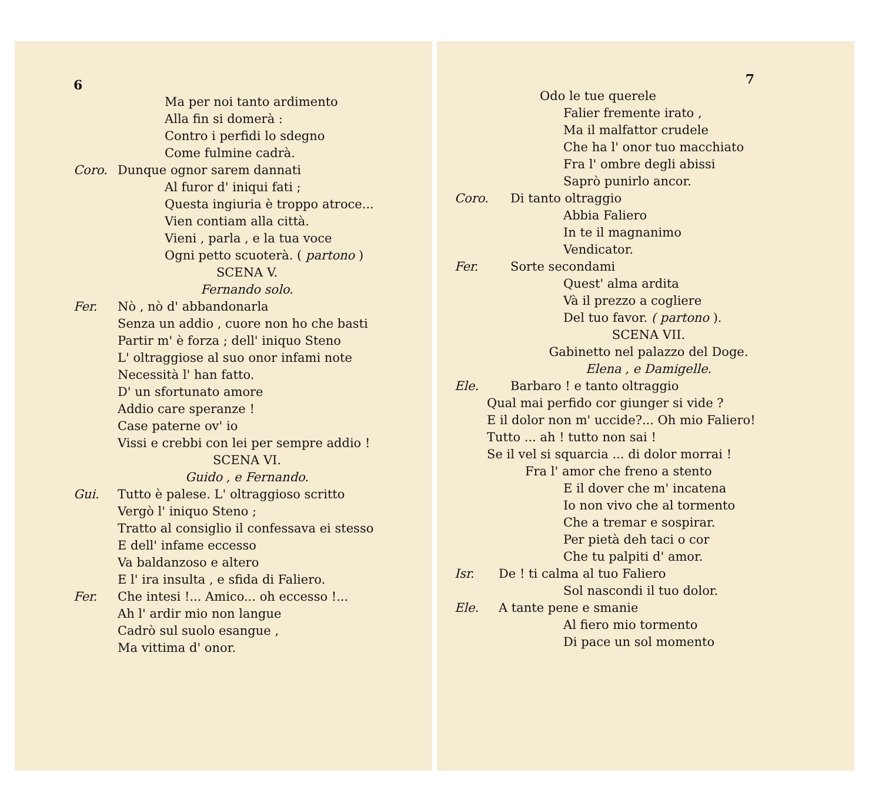6
Ma per noi tanto ardimento
Alla fin si domerà :
Contro i perfidi lo sdegno
Come fulmine cadrà.
Coro. Dunque ognor sarem dannati
Al furor d' iniqui fati ;
Questa ingiuria è troppo atroce...
Vien contiam alla città.
Vieni , parla , e la tua voce
Ogni petto scuoterà. ( partono )
SCENA V.
Fernando solo.
Fer. Nò , nò d' abbandonarla
Senza un addio , cuore non ho che basti
Partir m' è forza ; dell' iniquo Steno
L' oltraggiose al suo onor infami note
Necessità l' han fatto.
D' un sfortunato amore
Addio care speranze !
Case paterne ov' io
Vissi e crebbi con lei per sempre addio !
SCENA VI.
Guido , e Fernando.
Gui. Tutto è palese. L' oltraggioso scritto
Vergò l' iniquo Steno ;
Tratto al consiglio il confessava ei stesso
E dell' infame eccesso
Va baldanzoso e altero
E l' ira insulta , e sfida di Faliero.
Fer. Che intesi !... Amico... oh eccesso !...
Ah l' ardir mio non langue
Cadrò sul suolo esangue ,
Ma vittima d' onor.
7
Odo le tue querele
Falier fremente irato ,
Ma il malfattor crudele
Che ha l' onor tuo macchiato
Fra l' ombre degli abissi
Saprò punirlo ancor.
Coro. Di tanto oltraggio
Abbia Faliero
In te il magnanimo
Vendicator.
Fer. Sorte secondami
Quest' alma ardita
Và il prezzo a cogliere
Del tuo favor. ( partono ).
SCENA VII.
Gabinetto nel palazzo del Doge.
Elena , e Damigelle.
Ele. Barbaro ! e tanto oltraggio
Qual mai perfido cor giunger si vide ?
E il dolor non m' uccide?... Oh mio Faliero!
Tutto ... ah ! tutto non sai !
Se il vel si squarcia ... di dolor morrai !
Fra l' amor che freno a stento
E il dover che m' incatena
Io non vivo che al tormento
Che a tremar e sospirar.
Per pietà deh taci o cor
Che tu palpiti d' amor.
Isr. De ! ti calma al tuo Faliero
Sol nascondi il tuo dolor.
Ele. A tante pene e smanie
Al fiero mio tormento
Di pace un sol momento